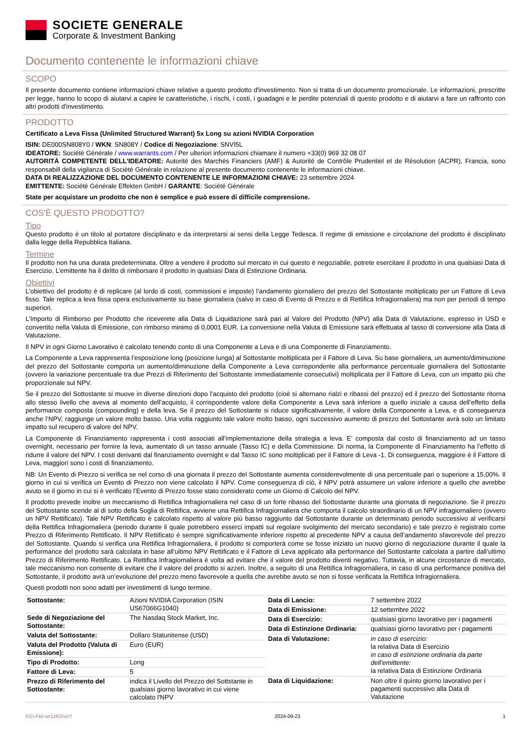SOCIETE GENERALE
Corporate & Investment Banking
Documento contenente le informazioni chiave
SCOPO
Il presente documento contiene informazioni chiave relative a questo prodotto d'investimento. Non si tratta di un documento promozionale. Le informazioni, prescritte per legge, hanno lo scopo di aiutarvi a capire le caratteristiche, i rischi, i costi, i guadagni e le perdite potenziali di questo prodotto e di aiutarvi a fare un raffronto con altri prodotti d'investimento.
PRODOTTO
Certificato a Leva Fissa (Unlimited Structured Warrant) 5x Long su azioni NVIDIA Corporation
ISIN: DE000SN808Y0 / WKN: SN808Y / Codice di Negoziazione: SNVI5L
IDEATORE: Société Générale / www.warrants.com / Per ulteriori informazioni chiamare il numero +33(0) 969 32 08 07
AUTORITÀ COMPETENTE DELL'IDEATORE: Autorité des Marchés Financiers (AMF) & Autorité de Contrôle Prudentiel et de Résolution (ACPR), Francia, sono responsabill della vigilanza di Société Générale in relazione al presente documento contenente le informazioni chiave.
DATA DI REALIZZAZIONE DEL DOCUMENTO CONTENENTE LE INFORMAZIONI CHIAVE: 23 settembre 2024
EMITTENTE: Société Générale Effekten GmbH / GARANTE: Société Générale
State per acquistare un prodotto che non è semplice e può essere di difficile comprensione.
COS'È QUESTO PRODOTTO?
Tipo
Questo prodotto è un titolo al portatore disciplinato e da interpretarsi ai sensi della Legge Tedesca. Il regime di emissione e circolazione del prodotto è disciplinato dalla legge della Repubblica Italiana.
Termine
Il prodotto non ha una durata predeterminata. Oltre a vendere il prodotto sul mercato in cui questo è negoziabile, potrete esercitare il prodotto in una qualsiasi Data di Esercizio. L’emittente ha il diritto di rimborsare il prodotto in qualsiasi Data di Estinzione Ordinaria.
Obiettivi
L’obiettivo del prodotto è di replicare (al lordo di costi, commissioni e imposte) l’andamento giornaliero del prezzo del Sottostante moltiplicato per un Fattore di Leva fisso. Tale replica a leva fissa opera esclusivamente su base giornaliera (salvo in caso di Evento di Prezzo e di Rettifica Infragiornaliera) ma non per periodi di tempo superiori.
L’Importo di Rimborso per Prodotto che riceverete alla Data di Liquidazione sarà pari al Valore del Prodotto (NPV) alla Data di Valutazione, espresso in USD e convertito nella Valuta di Emissione, con rimborso minimo di 0,0001 EUR. La conversione nella Valuta di Emissione sarà effettuata al tasso di conversione alla Data di Valutazione.
Il NPV in ogni Giorno Lavorativo è calcolato tenendo conto di una Componente a Leva e di una Componente di Finanziamento.
La Componente a Leva rappresenta l’esposizione long (posizione lunga) al Sottostante moltiplicata per il Fattore di Leva. Su base giornaliera, un aumento/diminuzione del prezzo del Sottostante comporta un aumento/diminuzione della Componente a Leva corrispondente alla performance percentuale giornaliera del Sottostante (ovvero la variazione percentuale tra due Prezzi di Riferimento del Sottostante immediatamente consecutivi) moltiplicata per il Fattore di Leva, con un impatto più che proporzionale sul NPV.
Se il prezzo del Sottostante si muove in diverse direzioni dopo l’acquisto del prodotto (cioè si alternano rialzi e ribassi del prezzo) ed il prezzo del Sottostante ritorna allo stesso livello che aveva al momento dell’acquisto, il corrispondente valore della Componente a Leva sarà inferiore a quello iniziale a causa dell’effetto della performance composta (compounding) e della leva. Se il prezzo del Sottostante si riduce significativamente, il valore della Componente a Leva, e di conseguenza anche l’NPV, raggiunge un valore molto basso. Una volta raggiunto tale valore molto basso, ogni successivo aumento di prezzo del Sottostante avrà solo un limitato impatto sul recupero di valore del NPV.
La Componente di Finanziamento rappresenta i costi associati all’implementazione della strategia a leva. E’ composta dal costo di finanziamento ad un tasso overnight, necessario per fornire la leva, aumentato di un tasso annuale (Tasso IC) e della Commissione. Di norma, la Componente di Finanziamento ha l’effetto di ridurre il valore del NPV. I costi derivanti dal finanziamento overnight e dal Tasso IC sono moltiplicati per il Fattore di Leva -1. Di conseguenza, maggiore è il Fattore di Leva, maggiori sono i costi di finanziamento.
NB: Un Evento di Prezzo si verifica se nel corso di una giornata il prezzo del Sottostante aumenta considerevolmente di una percentuale pari o superiore a 15,00%. Il giorno in cui si verifica un Evento di Prezzo non viene calcolato il NPV. Come conseguenza di ciò, il NPV potrà assumere un valore inferiore a quello che avrebbe avuto se il giorno in cui si è verificato l’Evento di Prezzo fosse stato considerato come un Giorno di Calcolo del NPV.
Il prodotto prevede inoltre un meccanismo di Rettifica Infragiornaliera nel caso di un forte ribasso del Sottostante durante una giornata di negoziazione. Se il prezzo del Sottostante scende al di sotto della Soglia di Rettifica, avviene una Rettifica Infragiornaliera che comporta il calcolo straordinario di un NPV infragiornaliero (ovvero un NPV Rettificato). Tale NPV Rettificato è calcolato rispetto al valore più basso raggiunto dal Sottostante durante un determinato periodo successivo al verificarsi della Rettifica Infragiornaliera (periodo durante il quale potrebbero esserci impatti sul regolare svolgimento del mercato secondario) e tale prezzo è registrato come Prezzo di Riferimento Rettificato. Il NPV Rettificato è sempre significativamente inferiore rispetto al precedente NPV a causa dell’andamento sfavorevole del prezzo del Sottostante. Quando si verifica una Rettifica Infragiornaliera, il prodotto si comporterà come se fosse iniziato un nuovo giorno di negoziazione durante il quale la performance del prodotto sarà calcolata in base all’ultimo NPV Rettificato e il Fattore di Leva applicato alla performance del Sottostante calcolata a partire dall’ultimo Prezzo di Riferimento Rettificato. La Rettifica Infragiornaliera è volta ad evitare che il valore del prodotto diventi negativo. Tuttavia, in alcune circostanze di mercato, tale meccanismo non consente di evitare che il valore del prodotto si azzeri. Inoltre, a seguito di una Rettifica Infragiornaliera, in caso di una performance positiva del Sottostante, il prodotto avrà un’evoluzione del prezzo meno favorevole a quella che avrebbe avuto se non si fosse verificata la Rettifica Infragiornaliera.
Questi prodotti non sono adatti per investimenti di lungo termine.
| Sottostante: | Azioni NVIDIA Corporation (ISIN US67066G1040) |
| Sede di Negoziazione del Sottostante: | The Nasdaq Stock Market, Inc. |
| Valuta del Sottostante: | Dollaro Statunitense (USD) |
| Valuta del Prodotto (Valuta di Emissione): | Euro (EUR) |
| Tipo di Prodotto: | Long |
| Fattore di Leva: | 5 |
| Prezzo di Riferimento del Sottostante: | indica il Livello del Prezzo del Sottstante in qualsiasi giorno lavorativo in cui viene calcolato l'NPV |
| Data di Lancio: | 7 settembre 2022 |
| Data di Emissione: | 12 settembre 2022 |
| Data di Esercizio: | qualsiasi giorno lavorativo per i pagamenti |
| Data di Estinzione Ordinaria: | qualsiasi giorno lavorativo per i pagamenti |
| Data di Valutazione: | in caso di esercizio: la relativa Data di Esercizio in caso di estinzione ordinaria da parte dell’emittente: la relativa Data di Estinzione Ordinaria |
| Data di Liquidazione: | Non oltre il quinto giorno lavorativo per i pagamenti successivo alla Data di Valutazione |
KID-FBI-wr1zR2nxrY 2024-09-23 1